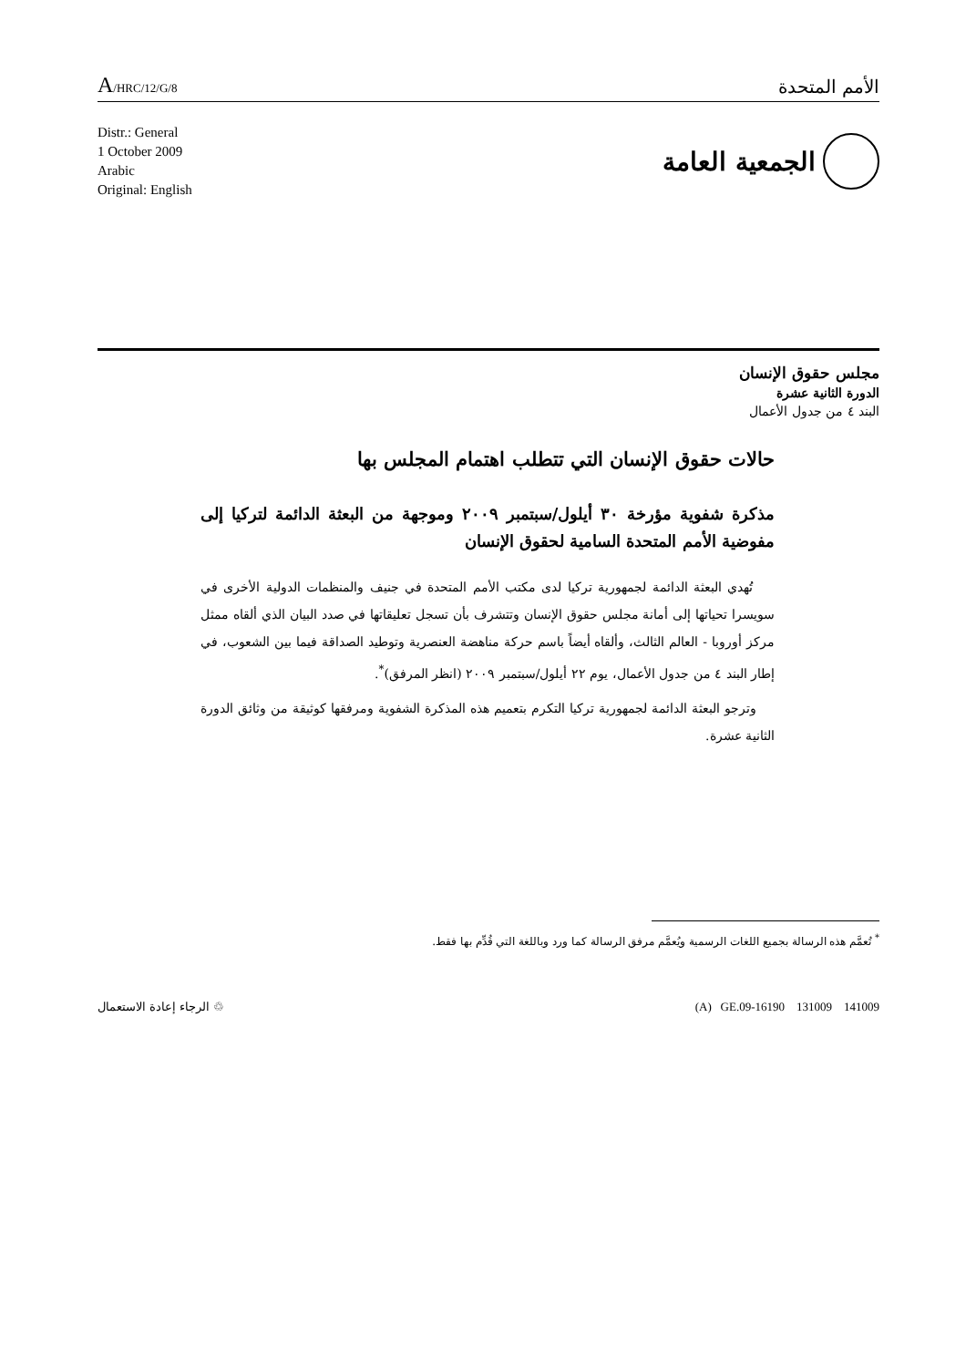A/HRC/12/G/8
الأمم المتحدة
Distr.: General
1 October 2009
Arabic
Original: English
الجمعية العامة
مجلس حقوق الإنسان
الدورة الثانية عشرة
البند ٤ من جدول الأعمال
حالات حقوق الإنسان التي تتطلب اهتمام المجلس بها
مذكرة شفوية مؤرخة ٣٠ أيلول/سبتمبر ٢٠٠٩ وموجهة من البعثة الدائمة لتركيا إلى مفوضية الأمم المتحدة السامية لحقوق الإنسان
تُهدي البعثة الدائمة لجمهورية تركيا لدى مكتب الأمم المتحدة في جنيف والمنظمات الدولية الأخرى في سويسرا تحياتها إلى أمانة مجلس حقوق الإنسان وتتشرف بأن تسجل تعليقاتها في صدد البيان الذي ألقاه ممثل مركز أوروبا - العالم الثالث، وألقاه أيضاً باسم حركة مناهضة العنصرية وتوطيد الصداقة فيما بين الشعوب، في إطار البند ٤ من جدول الأعمال، يوم ٢٢ أيلول/سبتمبر ٢٠٠٩ (انظر المرفق)<sup>*</sup>.
وترجو البعثة الدائمة لجمهورية تركيا التكرم بتعميم هذه المذكرة الشفوية ومرفقها كوثيقة من وثائق الدورة الثانية عشرة.
<sup>*</sup> تُعمَّم هذه الرسالة بجميع اللغات الرسمية ويُعمَّم مرفق الرسالة كما ورد وباللغة التي قُدِّم بها فقط.
♲ الرجاء إعادة الاستعمال (A) GE.09-16190 131009 141009